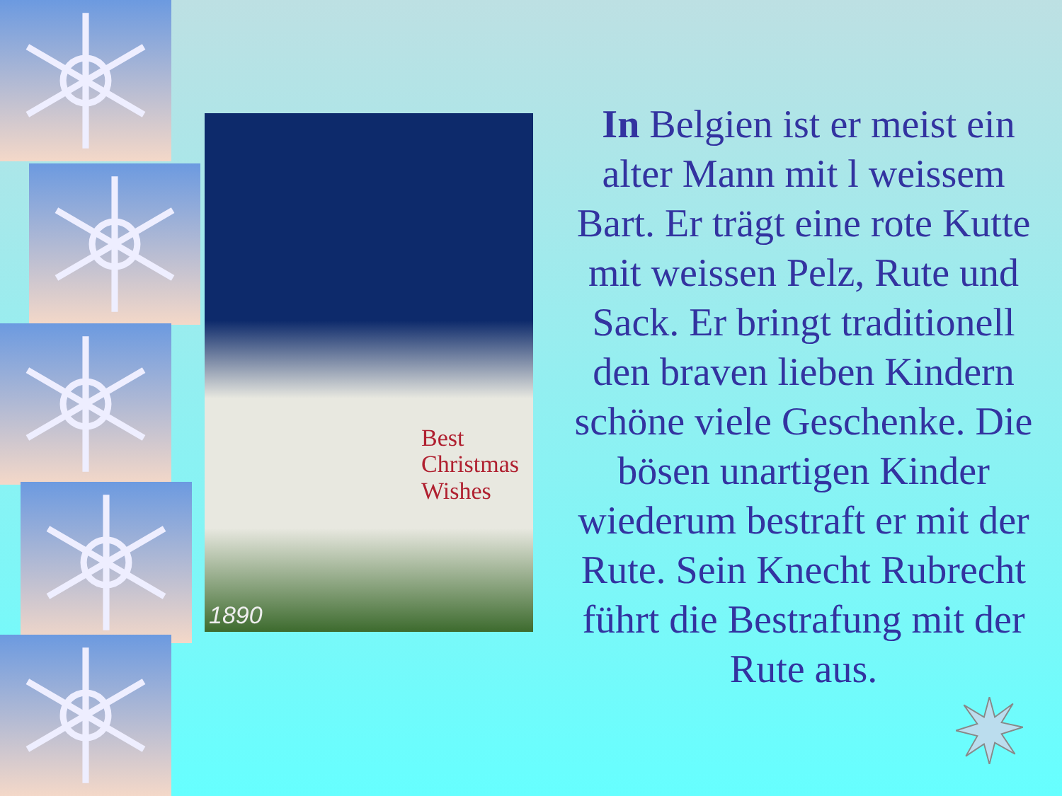Best
Christmas
Wishes
1890
In Belgien ist er meist ein alter Mann mit l weissem Bart. Er trägt eine rote Kutte mit weissen Pelz, Rute und Sack. Er bringt traditionell den braven lieben Kindern schöne viele Geschenke. Die bösen unartigen Kinder wiederum bestraft er mit der Rute. Sein Knecht Rubrecht führt die Bestrafung mit der Rute aus.